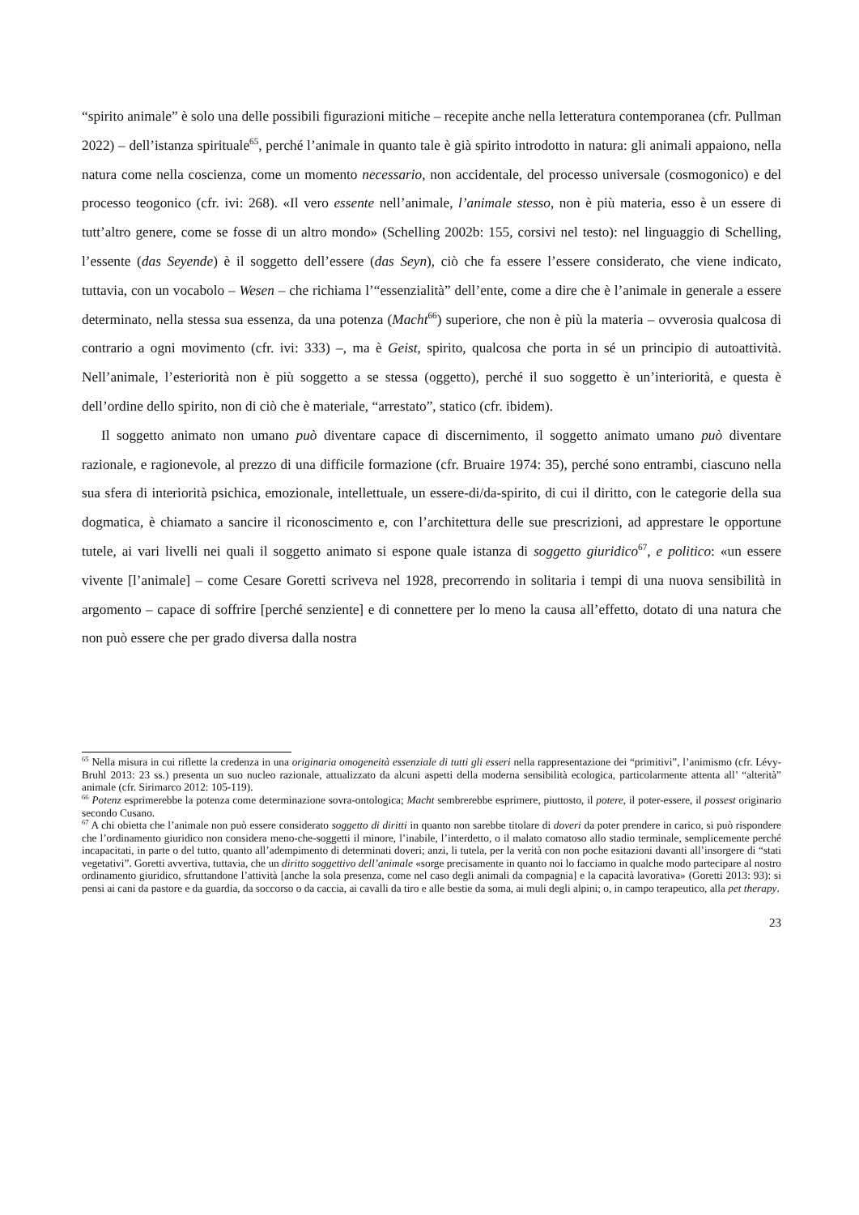“spirito animale” è solo una delle possibili figurazioni mitiche – recepite anche nella letteratura contemporanea (cfr. Pullman 2022) – dell’istanza spirituale<sup>65</sup>, perché l’animale in quanto tale è già spirito introdotto in natura: gli animali appaiono, nella natura come nella coscienza, come un momento necessario, non accidentale, del processo universale (cosmogonico) e del processo teogonico (cfr. ivi: 268). «Il vero essente nell’animale, l’animale stesso, non è più materia, esso è un essere di tutt’altro genere, come se fosse di un altro mondo» (Schelling 2002b: 155, corsivi nel testo): nel linguaggio di Schelling, l’essente (das Seyende) è il soggetto dell’essere (das Seyn), ciò che fa essere l’essere considerato, che viene indicato, tuttavia, con un vocabolo – Wesen – che richiama l’“essenzialità” dell’ente, come a dire che è l’animale in generale a essere determinato, nella stessa sua essenza, da una potenza (Macht<sup>66</sup>) superiore, che non è più la materia – ovverosia qualcosa di contrario a ogni movimento (cfr. ivi: 333) –, ma è Geist, spirito, qualcosa che porta in sé un principio di autoattività. Nell’animale, l’esteriorità non è più soggetto a se stessa (oggetto), perché il suo soggetto è un’interiorità, e questa è dell’ordine dello spirito, non di ciò che è materiale, “arrestato”, statico (cfr. ibidem).
Il soggetto animato non umano può diventare capace di discernimento, il soggetto animato umano può diventare razionale, e ragionevole, al prezzo di una difficile formazione (cfr. Bruaire 1974: 35), perché sono entrambi, ciascuno nella sua sfera di interiorità psichica, emozionale, intellettuale, un essere-di/da-spirito, di cui il diritto, con le categorie della sua dogmatica, è chiamato a sancire il riconoscimento e, con l’architettura delle sue prescrizioni, ad apprestare le opportune tutele, ai vari livelli nei quali il soggetto animato si espone quale istanza di soggetto giuridico<sup>67</sup>, e politico: «un essere vivente [l’animale] – come Cesare Goretti scriveva nel 1928, precorrendo in solitaria i tempi di una nuova sensibilità in argomento – capace di soffrire [perché senziente] e di connettere per lo meno la causa all’effetto, dotato di una natura che non può essere che per grado diversa dalla nostra
<sup>65</sup> Nella misura in cui riflette la credenza in una originaria omogeneità essenziale di tutti gli esseri nella rappresentazione dei “primitivi”, l’animismo (cfr. Lévy-Bruhl 2013: 23 ss.) presenta un suo nucleo razionale, attualizzato da alcuni aspetti della moderna sensibilità ecologica, particolarmente attenta all’ “alterità” animale (cfr. Sirimarco 2012: 105-119).
<sup>66</sup> Potenz esprimerebbe la potenza come determinazione sovra-ontologica; Macht sembrerebbe esprimere, piuttosto, il potere, il poter-essere, il possest originario secondo Cusano.
<sup>67</sup> A chi obietta che l’animale non può essere considerato soggetto di diritti in quanto non sarebbe titolare di doveri da poter prendere in carico, si può rispondere che l’ordinamento giuridico non considera meno-che-soggetti il minore, l’inabile, l’interdetto, o il malato comatoso allo stadio terminale, semplicemente perché incapacitati, in parte o del tutto, quanto all’adempimento di determinati doveri; anzi, li tutela, per la verità con non poche esitazioni davanti all’insorgere di “stati vegetativi”. Goretti avvertiva, tuttavia, che un diritto soggettivo dell’animale «sorge precisamente in quanto noi lo facciamo in qualche modo partecipare al nostro ordinamento giuridico, sfruttandone l’attività [anche la sola presenza, come nel caso degli animali da compagnia] e la capacità lavorativa» (Goretti 2013: 93): si pensi ai cani da pastore e da guardia, da soccorso o da caccia, ai cavalli da tiro e alle bestie da soma, ai muli degli alpini; o, in campo terapeutico, alla pet therapy.
23